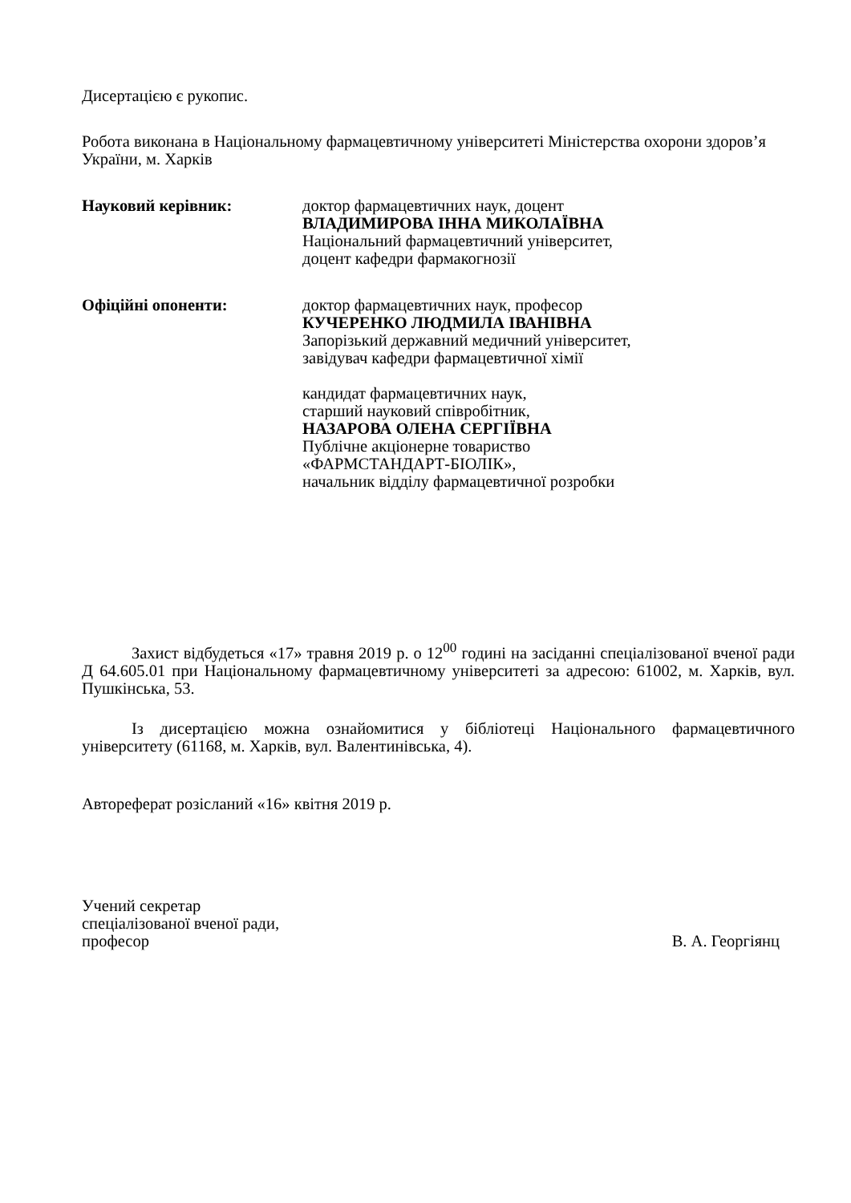Дисертацією є рукопис.
Робота виконана в Національному фармацевтичному університеті Міністерства охорони здоров’я України, м. Харків
Науковий керівник: доктор фармацевтичних наук, доцент
ВЛАДИМИРОВА ІННА МИКОЛАЇВНА
Національний фармацевтичний університет,
доцент кафедри фармакогнозії
Офіційні опоненти: доктор фармацевтичних наук, професор
КУЧЕРЕНКО ЛЮДМИЛА ІВАНІВНА
Запорізький державний медичний університет,
завідувач кафедри фармацевтичної хімії
кандидат фармацевтичних наук,
старший науковий співробітник,
НАЗАРОВА ОЛЕНА СЕРГІЇВНА
Публічне акціонерне товариство
«ФАРМСТАНДАРТ-БІОЛІК»,
начальник відділу фармацевтичної розробки
Захист відбудеться «17» травня 2019 р. о 12<sup>00</sup> годині на засіданні спеціалізованої вченої ради Д 64.605.01 при Національному фармацевтичному університеті за адресою: 61002, м. Харків, вул. Пушкінська, 53.
Із дисертацією можна ознайомитися у бібліотеці Національного фармацевтичного університету (61168, м. Харків, вул. Валентинівська, 4).
Автореферат розісланий «16» квітня 2019 р.
Учений секретар
спеціалізованої вченої ради,
професор В. А. Георгіянц